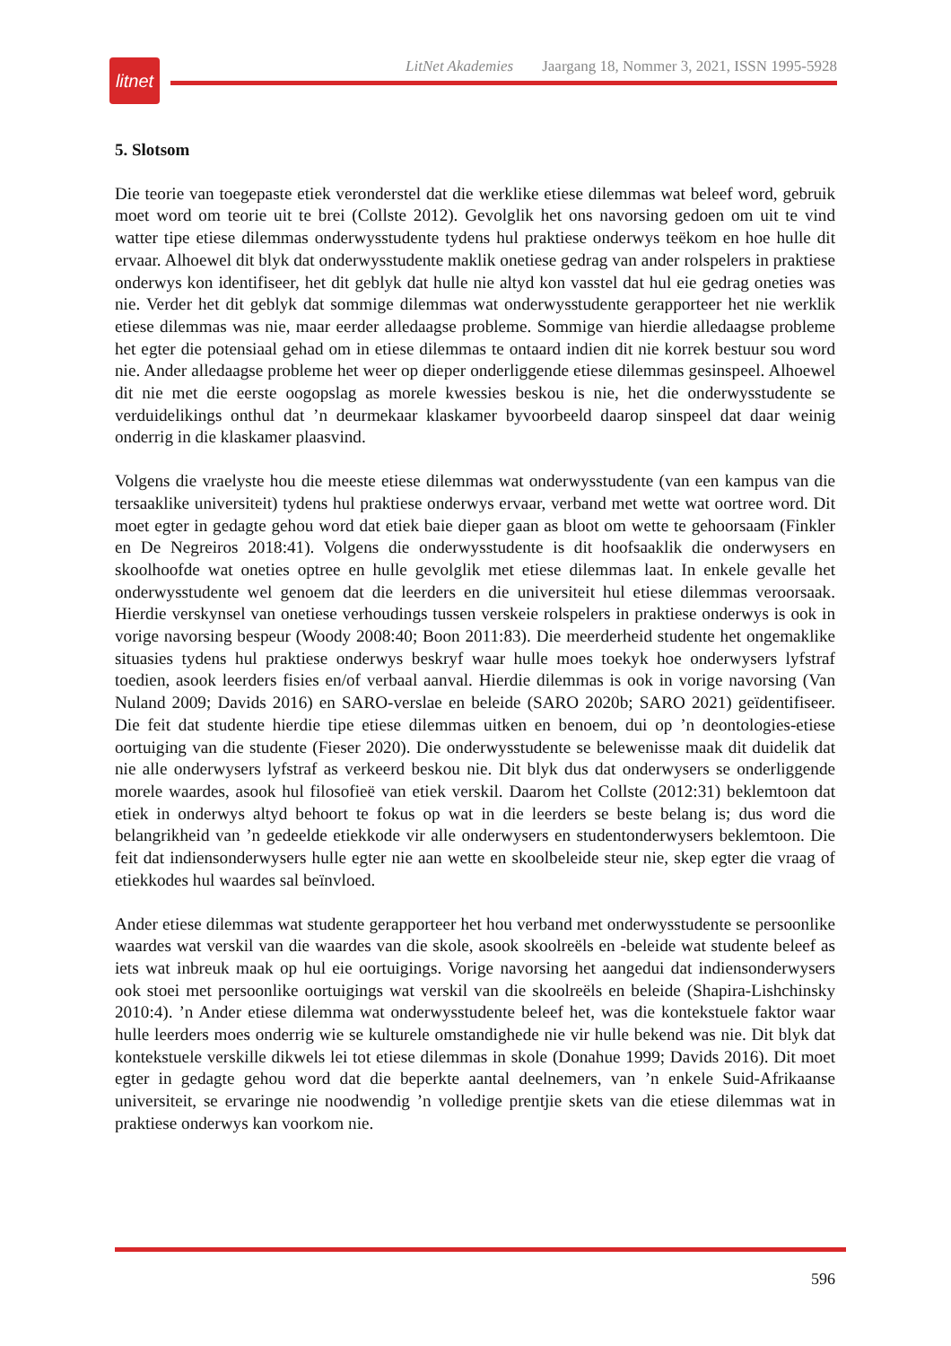litnet
LitNet Akademies Jaargang 18, Nommer 3, 2021, ISSN 1995-5928
5. Slotsom
Die teorie van toegepaste etiek veronderstel dat die werklike etiese dilemmas wat beleef word, gebruik moet word om teorie uit te brei (Collste 2012). Gevolglik het ons navorsing gedoen om uit te vind watter tipe etiese dilemmas onderwysstudente tydens hul praktiese onderwys teëkom en hoe hulle dit ervaar. Alhoewel dit blyk dat onderwysstudente maklik onetiese gedrag van ander rolspelers in praktiese onderwys kon identifiseer, het dit geblyk dat hulle nie altyd kon vasstel dat hul eie gedrag oneties was nie. Verder het dit geblyk dat sommige dilemmas wat onderwysstudente gerapporteer het nie werklik etiese dilemmas was nie, maar eerder alledaagse probleme. Sommige van hierdie alledaagse probleme het egter die potensiaal gehad om in etiese dilemmas te ontaard indien dit nie korrek bestuur sou word nie. Ander alledaagse probleme het weer op dieper onderliggende etiese dilemmas gesinspeel. Alhoewel dit nie met die eerste oogopslag as morele kwessies beskou is nie, het die onderwysstudente se verduidelikings onthul dat ’n deurmekaar klaskamer byvoorbeeld daarop sinspeel dat daar weinig onderrig in die klaskamer plaasvind.
Volgens die vraelyste hou die meeste etiese dilemmas wat onderwysstudente (van een kampus van die tersaaklike universiteit) tydens hul praktiese onderwys ervaar, verband met wette wat oortree word. Dit moet egter in gedagte gehou word dat etiek baie dieper gaan as bloot om wette te gehoorsaam (Finkler en De Negreiros 2018:41). Volgens die onderwysstudente is dit hoofsaaklik die onderwysers en skoolhoofde wat oneties optree en hulle gevolglik met etiese dilemmas laat. In enkele gevalle het onderwysstudente wel genoem dat die leerders en die universiteit hul etiese dilemmas veroorsaak. Hierdie verskynsel van onetiese verhoudings tussen verskeie rolspelers in praktiese onderwys is ook in vorige navorsing bespeur (Woody 2008:40; Boon 2011:83). Die meerderheid studente het ongemaklike situasies tydens hul praktiese onderwys beskryf waar hulle moes toekyk hoe onderwysers lyfstraf toedien, asook leerders fisies en/of verbaal aanval. Hierdie dilemmas is ook in vorige navorsing (Van Nuland 2009; Davids 2016) en SARO-verslae en beleide (SARO 2020b; SARO 2021) geïdentifiseer. Die feit dat studente hierdie tipe etiese dilemmas uitken en benoem, dui op ’n deontologies-etiese oortuiging van die studente (Fieser 2020). Die onderwysstudente se belewenisse maak dit duidelik dat nie alle onderwysers lyfstraf as verkeerd beskou nie. Dit blyk dus dat onderwysers se onderliggende morele waardes, asook hul filosofieë van etiek verskil. Daarom het Collste (2012:31) beklemtoon dat etiek in onderwys altyd behoort te fokus op wat in die leerders se beste belang is; dus word die belangrikheid van ’n gedeelde etiekkode vir alle onder­wysers en studentonderwysers beklemtoon. Die feit dat indiensonderwysers hulle egter nie aan wette en skoolbeleide steur nie, skep egter die vraag of etiekkodes hul waardes sal beïnvloed.
Ander etiese dilemmas wat studente gerapporteer het hou verband met onderwysstudente se persoonlike waardes wat verskil van die waardes van die skole, asook skoolreëls en -beleide wat studente beleef as iets wat inbreuk maak op hul eie oortuigings. Vorige navorsing het aangedui dat indiensonderwysers ook stoei met persoonlike oortuigings wat verskil van die skoolreëls en beleide (Shapira-Lishchinsky 2010:4). ’n Ander etiese dilemma wat onderwys­studente beleef het, was die kontekstuele faktor waar hulle leerders moes onderrig wie se kulturele omstandighede nie vir hulle bekend was nie. Dit blyk dat kontekstuele verskille dikwels lei tot etiese dilemmas in skole (Donahue 1999; Davids 2016). Dit moet egter in gedagte gehou word dat die beperkte aantal deelnemers, van ’n enkele Suid-Afrikaanse universiteit, se ervaringe nie noodwendig ’n volledige prentjie skets van die etiese dilemmas wat in praktiese onderwys kan voorkom nie.
596